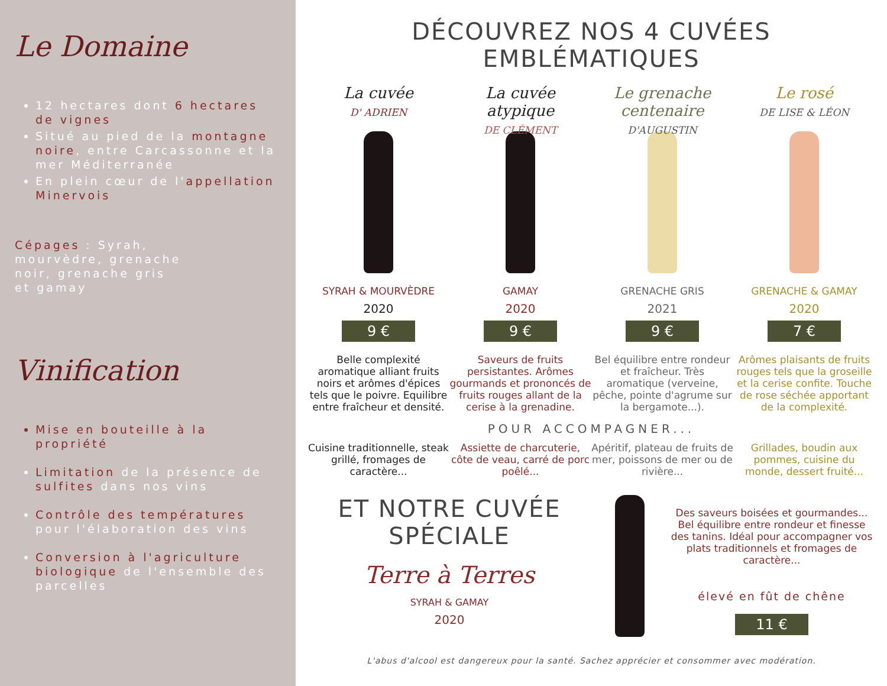Le Domaine
12 hectares dont 6 hectares de vignes
Situé au pied de la montagne noire, entre Carcassonne et la mer Méditerranée
En plein cœur de l'appellation Minervois
Cépages : Syrah, mourvèdre, grenache noir, grenache gris et gamay
Vinification
Mise en bouteille à la propriété
Limitation de la présence de sulfites dans nos vins
Contrôle des températures pour l'élaboration des vins
Conversion à l'agriculture biologique de l'ensemble des parcelles
DÉCOUVREZ NOS 4 CUVÉES EMBLÉMATIQUES
La cuvée
D' ADRIEN
SYRAH & MOURVÈDRE
2020
9 €
Belle complexité aromatique alliant fruits noirs et arômes d'épices tels que le poivre. Equilibre entre fraîcheur et densité.
La cuvée atypique
DE CLÉMENT
GAMAY
2020
9 €
Saveurs de fruits persistantes. Arômes gourmands et prononcés de fruits rouges allant de la cerise à la grenadine.
Le grenache centenaire
D'AUGUSTIN
GRENACHE GRIS
2021
9 €
Bel équilibre entre rondeur et fraîcheur. Très aromatique (verveine, pêche, pointe d'agrume sur la bergamote...).
Le rosé
DE LISE & LÉON
GRENACHE & GAMAY
2020
7 €
Arômes plaisants de fruits rouges tels que la groseille et la cerise confite. Touche de rose séchée apportant de la complexité.
POUR ACCOMPAGNER...
Cuisine traditionnelle, steak grillé, fromages de caractère...
Assiette de charcuterie, côte de veau, carré de porc poêlé...
Apéritif, plateau de fruits de mer, poissons de mer ou de rivière...
Grillades, boudin aux pommes, cuisine du monde, dessert fruité...
ET NOTRE CUVÉE SPÉCIALE
Terre à Terres
SYRAH & GAMAY
2020
Des saveurs boisées et gourmandes... Bel équilibre entre rondeur et finesse des tanins. Idéal pour accompagner vos plats traditionnels et fromages de caractère...
élevé en fût de chêne
11 €
L'abus d'alcool est dangereux pour la santé. Sachez apprécier et consommer avec modération.